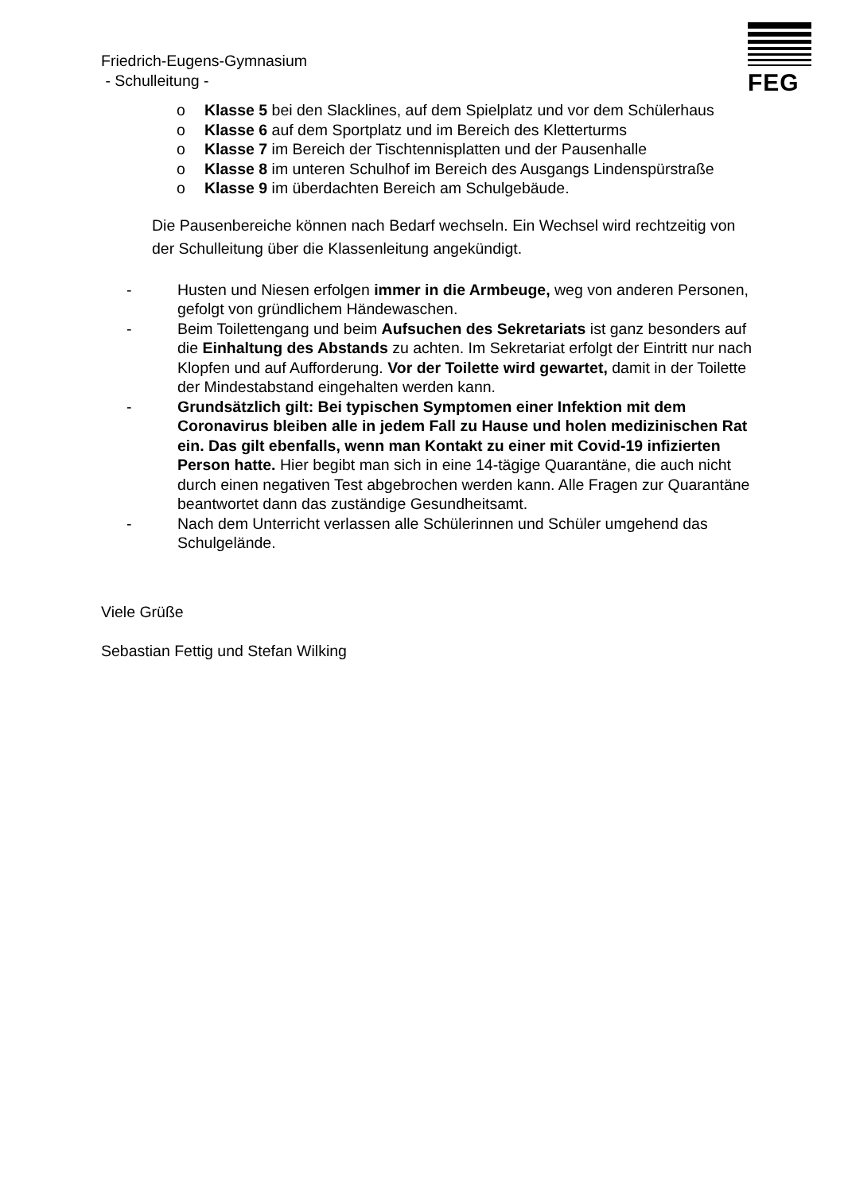FEG
Friedrich-Eugens-Gymnasium
- Schulleitung -
o Klasse 5 bei den Slacklines, auf dem Spielplatz und vor dem Schülerhaus
o Klasse 6 auf dem Sportplatz und im Bereich des Kletterturms
o Klasse 7 im Bereich der Tischtennisplatten und der Pausenhalle
o Klasse 8 im unteren Schulhof im Bereich des Ausgangs Lindenspürstraße
o Klasse 9 im überdachten Bereich am Schulgebäude.
Die Pausenbereiche können nach Bedarf wechseln. Ein Wechsel wird rechtzeitig von der Schulleitung über die Klassenleitung angekündigt.
- Husten und Niesen erfolgen immer in die Armbeuge, weg von anderen Personen, gefolgt von gründlichem Händewaschen.
- Beim Toilettengang und beim Aufsuchen des Sekretariats ist ganz besonders auf die Einhaltung des Abstands zu achten. Im Sekretariat erfolgt der Eintritt nur nach Klopfen und auf Aufforderung. Vor der Toilette wird gewartet, damit in der Toilette der Mindestabstand eingehalten werden kann.
- Grundsätzlich gilt: Bei typischen Symptomen einer Infektion mit dem Coronavirus bleiben alle in jedem Fall zu Hause und holen medizinischen Rat ein. Das gilt ebenfalls, wenn man Kontakt zu einer mit Covid-19 infizierten Person hatte. Hier begibt man sich in eine 14-tägige Quarantäne, die auch nicht durch einen negativen Test abgebrochen werden kann. Alle Fragen zur Quarantäne beantwortet dann das zuständige Gesundheitsamt.
- Nach dem Unterricht verlassen alle Schülerinnen und Schüler umgehend das Schulgelände.
Viele Grüße
Sebastian Fettig und Stefan Wilking